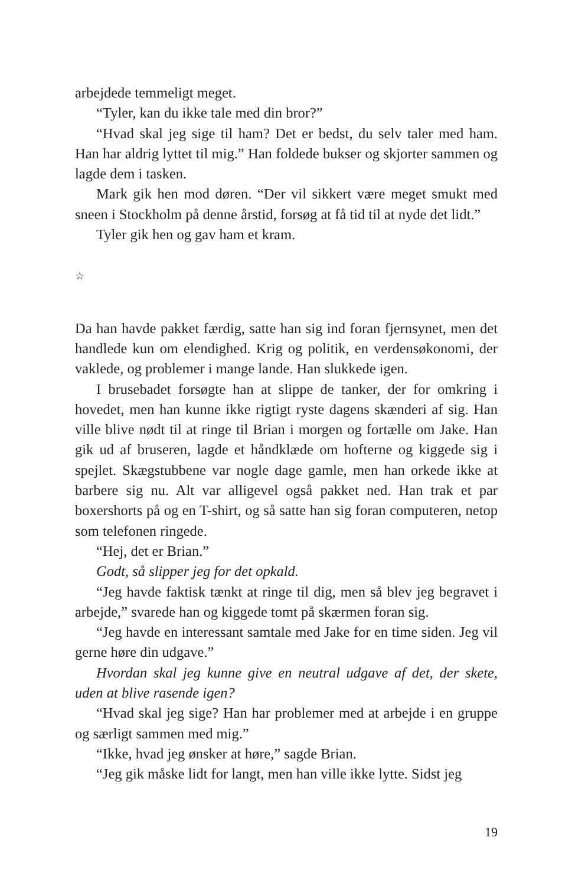arbejdede temmeligt meget.
“Tyler, kan du ikke tale med din bror?”
“Hvad skal jeg sige til ham? Det er bedst, du selv taler med ham. Han har aldrig lyttet til mig.” Han foldede bukser og skjorter sammen og lagde dem i tasken.
Mark gik hen mod døren. “Der vil sikkert være meget smukt med sneen i Stockholm på denne årstid, forsøg at få tid til at nyde det lidt.”
Tyler gik hen og gav ham et kram.
☆
Da han havde pakket færdig, satte han sig ind foran fjernsynet, men det handlede kun om elendighed. Krig og politik, en verdensøkonomi, der vaklede, og problemer i mange lande. Han slukkede igen.
I brusebadet forsøgte han at slippe de tanker, der for omkring i hovedet, men han kunne ikke rigtigt ryste dagens skænderi af sig. Han ville blive nødt til at ringe til Brian i morgen og fortælle om Jake. Han gik ud af bruseren, lagde et håndklæde om hofterne og kiggede sig i spejlet. Skægstubbene var nogle dage gamle, men han orkede ikke at barbere sig nu. Alt var alligevel også pakket ned. Han trak et par boxershorts på og en T-shirt, og så satte han sig foran computeren, netop som telefonen ringede.
“Hej, det er Brian.”
Godt, så slipper jeg for det opkald.
“Jeg havde faktisk tænkt at ringe til dig, men så blev jeg begravet i arbejde,” svarede han og kiggede tomt på skærmen foran sig.
“Jeg havde en interessant samtale med Jake for en time siden. Jeg vil gerne høre din udgave.”
Hvordan skal jeg kunne give en neutral udgave af det, der skete, uden at blive rasende igen?
“Hvad skal jeg sige? Han har problemer med at arbejde i en gruppe og særligt sammen med mig.”
“Ikke, hvad jeg ønsker at høre,” sagde Brian.
“Jeg gik måske lidt for langt, men han ville ikke lytte. Sidst jeg
19